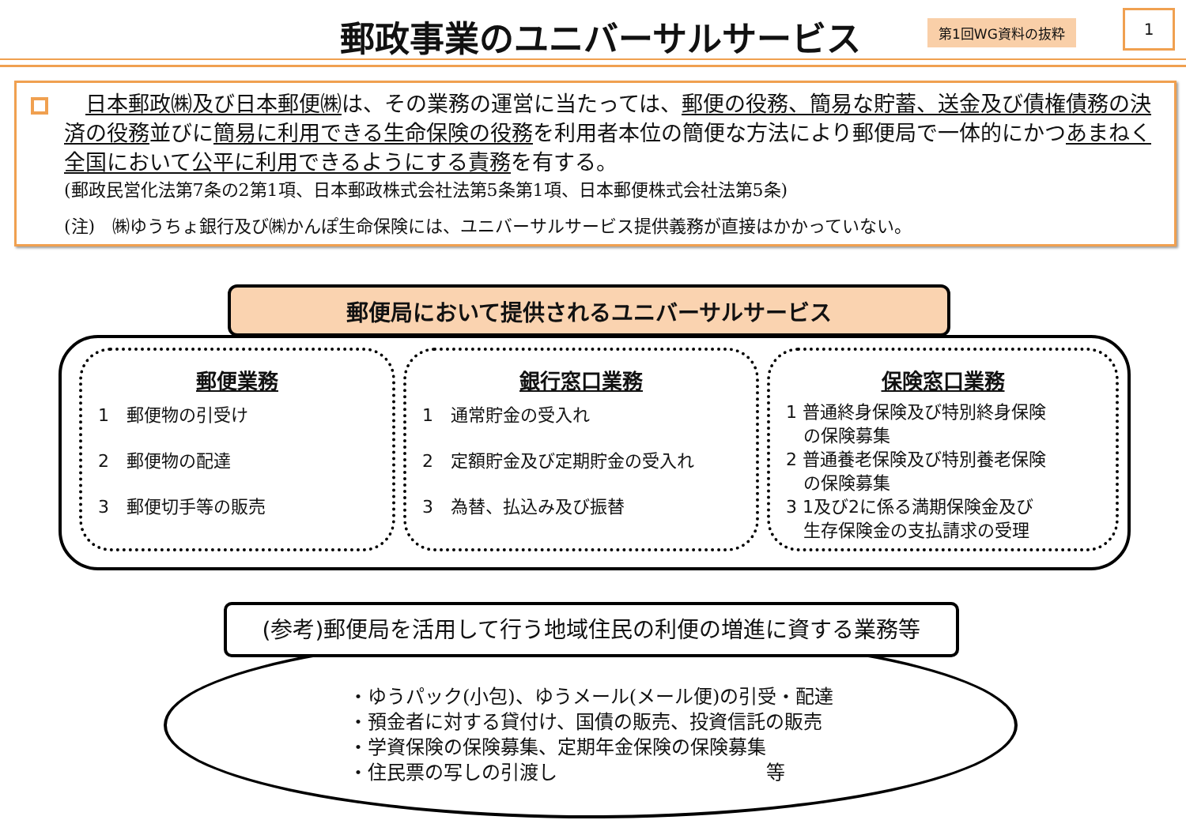郵政事業のユニバーサルサービス 第1回WG資料の抜粋 1
　日本郵政㈱及び日本郵便㈱は、その業務の運営に当たっては、郵便の役務、簡易な貯蓄、送金及び債権債務の決済の役務並びに簡易に利用できる生命保険の役務を利用者本位の簡便な方法により郵便局で一体的にかつあまねく全国において公平に利用できるようにする責務を有する。
(郵政民営化法第7条の2第1項、日本郵政株式会社法第5条第1項、日本郵便株式会社法第5条)
(注)　㈱ゆうちょ銀行及び㈱かんぽ生命保険には、ユニバーサルサービス提供義務が直接はかかっていない。
郵便局において提供されるユニバーサルサービス
郵便業務
1　郵便物の引受け
2　郵便物の配達
3　郵便切手等の販売
銀行窓口業務
1　通常貯金の受入れ
2　定額貯金及び定期貯金の受入れ
3　為替、払込み及び振替
保険窓口業務
1 普通終身保険及び特別終身保険
　の保険募集
2 普通養老保険及び特別養老保険
　の保険募集
3 1及び2に係る満期保険金及び
　生存保険金の支払請求の受理
(参考)郵便局を活用して行う地域住民の利便の増進に資する業務等
・ゆうパック(小包)、ゆうメール(メール便)の引受・配達
・預金者に対する貸付け、国債の販売、投資信託の販売
・学資保険の保険募集、定期年金保険の保険募集
・住民票の写しの引渡し　　　　　　　　　　　等